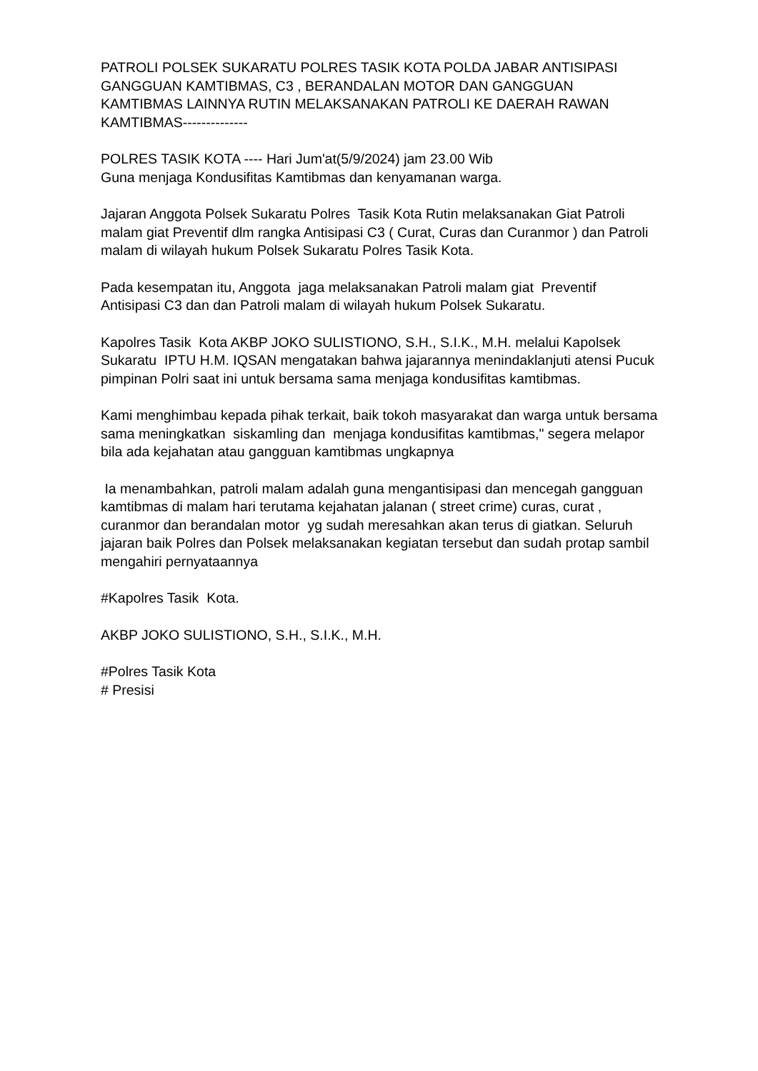PATROLI POLSEK SUKARATU POLRES TASIK KOTA POLDA JABAR ANTISIPASI GANGGUAN KAMTIBMAS, C3 , BERANDALAN MOTOR DAN GANGGUAN KAMTIBMAS LAINNYA RUTIN MELAKSANAKAN PATROLI KE DAERAH RAWAN KAMTIBMAS--------------
POLRES TASIK KOTA ---- Hari Jum'at(5/9/2024) jam 23.00 Wib
Guna menjaga Kondusifitas Kamtibmas dan kenyamanan warga.
Jajaran Anggota Polsek Sukaratu Polres Tasik Kota Rutin melaksanakan Giat Patroli malam giat Preventif dlm rangka Antisipasi C3 ( Curat, Curas dan Curanmor ) dan Patroli malam di wilayah hukum Polsek Sukaratu Polres Tasik Kota.
Pada kesempatan itu, Anggota jaga melaksanakan Patroli malam giat Preventif Antisipasi C3 dan dan Patroli malam di wilayah hukum Polsek Sukaratu.
Kapolres Tasik Kota AKBP JOKO SULISTIONO, S.H., S.I.K., M.H. melalui Kapolsek Sukaratu IPTU H.M. IQSAN mengatakan bahwa jajarannya menindaklanjuti atensi Pucuk pimpinan Polri saat ini untuk bersama sama menjaga kondusifitas kamtibmas.
Kami menghimbau kepada pihak terkait, baik tokoh masyarakat dan warga untuk bersama sama meningkatkan siskamling dan menjaga kondusifitas kamtibmas," segera melapor bila ada kejahatan atau gangguan kamtibmas ungkapnya
Ia menambahkan, patroli malam adalah guna mengantisipasi dan mencegah gangguan kamtibmas di malam hari terutama kejahatan jalanan ( street crime) curas, curat , curanmor dan berandalan motor yg sudah meresahkan akan terus di giatkan. Seluruh jajaran baik Polres dan Polsek melaksanakan kegiatan tersebut dan sudah protap sambil mengahiri pernyataannya
#Kapolres Tasik Kota.
AKBP JOKO SULISTIONO, S.H., S.I.K., M.H.
#Polres Tasik Kota
# Presisi